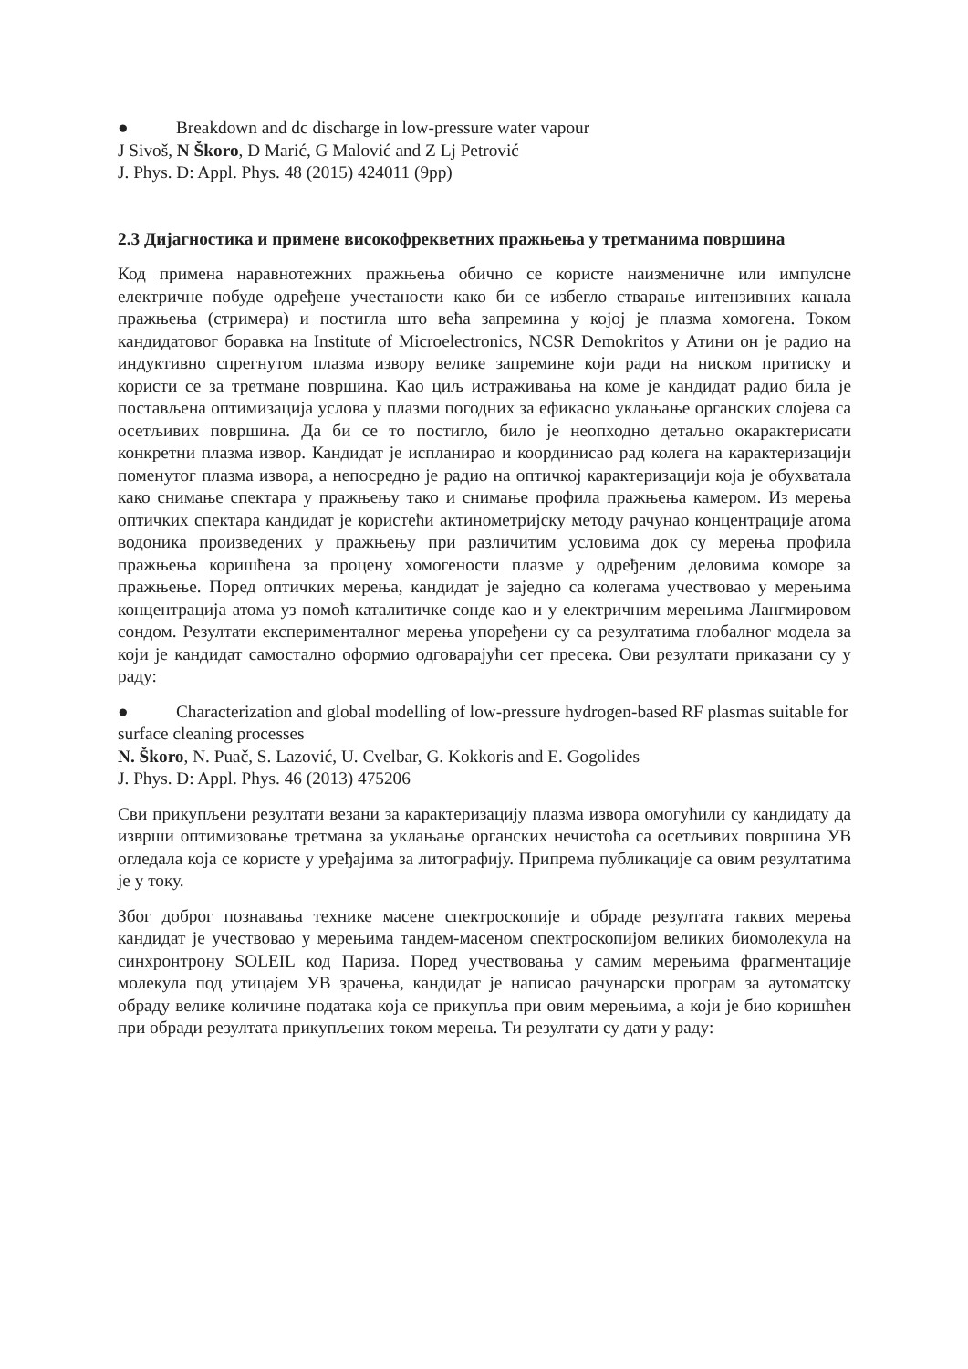● Breakdown and dc discharge in low-pressure water vapour
J Sivoš, N Škoro, D Marić, G Malović and Z Lj Petrović
J. Phys. D: Appl. Phys. 48 (2015) 424011 (9pp)
2.3 Дијагностика и примене високофреквeтних пражњења у третманима површина
Код примена наравнотежних пражњења обично се користе наизменичне или импулсне електричне побуде одређене учестаности како би се избегло стварање интензивних канала пражњења (стримера) и постигла што већа запремина у којој је плазма хомогена. Током кандидатовог боравка на Institute of Microelectronics, NCSR Demokritos у Атини он је радио на индуктивно спрегнутом плазма извору велике запремине који ради на ниском притиску и користи се за третмане површина. Као циљ истраживања на коме је кандидат радио била је постављена оптимизација услова у плазми погодних за ефикасно уклањање органских слојева са осетљивих површина. Да би се то постигло, било је неопходно детаљно окарактерисати конкретни плазма извор. Кандидат је испланирао и координисао рад колега на карактеризацији поменутог плазма извора, а непосредно је радио на оптичкој карактеризацији која је обухватала како снимање спектара у пражњењу тако и снимање профила пражњења камером. Из мерења оптичких спектара кандидат је користећи актинометријску методу рачунао концентрације атома водоника произведених у пражњењу при различитим условима док су мерења профила пражњења коришћена за процену хомогености плазме у одређеним деловима коморе за пражњење. Поред оптичких мерења, кандидат је заједно са колегама учествовао у мерењима концентрација атома уз помоћ каталитичке сонде као и у електричним мерењима Лангмировом сондом. Резултати експерименталног мерења упоређени су са резултатима глобалног модела за који је кандидат самостално оформио одговарајући сет пресека. Ови резултати приказани су у раду:
● Characterization and global modelling of low-pressure hydrogen-based RF plasmas suitable for surface cleaning processes
N. Škoro, N. Puač, S. Lazović, U. Cvelbar, G. Kokkoris and E. Gogolides
J. Phys. D: Appl. Phys. 46 (2013) 475206
Сви прикупљени резултати везани за карактеризацију плазма извора омогућили су кандидату да изврши оптимизовање третмана за уклањање органских нечистоћа са осетљивих површина УВ огледала која се користе у уређајима за литографију. Припрема публикације са овим резултатима је у току.
Због доброг познавања технике масене спектроскопије и обраде резултата таквих мерења кандидат је учествовао у мерењима тандем-масеном спектроскопијом великих биомолекула на синхронтрону SOLEIL код Париза. Поред учествовања у самим мерењима фрагментације молекула под утицајем УВ зрачења, кандидат је написао рачунарски програм за аутоматску обраду велике количине података која се прикупља при овим мерењима, а који је био коришћен при обради резултата прикупљених током мерења. Ти резултати су дати у раду: